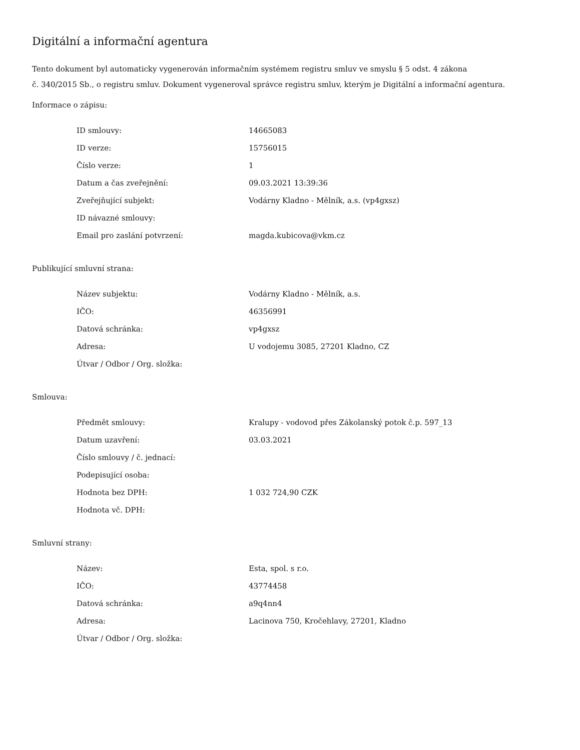Digitální a informační agentura
Tento dokument byl automaticky vygenerován informačním systémem registru smluv ve smyslu § 5 odst. 4 zákona
č. 340/2015 Sb., o registru smluv. Dokument vygeneroval správce registru smluv, kterým je Digitální a informační agentura.
Informace o zápisu:
| ID smlouvy: | 14665083 |
| ID verze: | 15756015 |
| Číslo verze: | 1 |
| Datum a čas zveřejnění: | 09.03.2021 13:39:36 |
| Zveřejňující subjekt: | Vodárny Kladno - Mělník, a.s. (vp4gxsz) |
| ID návazné smlouvy: | |
| Email pro zaslání potvrzení: | magda.kubicova@vkm.cz |
Publikující smluvní strana:
| Název subjektu: | Vodárny Kladno - Mělník, a.s. |
| IČO: | 46356991 |
| Datová schránka: | vp4gxsz |
| Adresa: | U vodojemu 3085, 27201 Kladno, CZ |
| Útvar / Odbor / Org. složka: | |
Smlouva:
| Předmět smlouvy: | Kralupy - vodovod přes Zákolanský potok č.p. 597_13 |
| Datum uzavření: | 03.03.2021 |
| Číslo smlouvy / č. jednací: | |
| Podepisující osoba: | |
| Hodnota bez DPH: | 1 032 724,90 CZK |
| Hodnota vč. DPH: | |
Smluvní strany:
| Název: | Esta, spol. s r.o. |
| IČO: | 43774458 |
| Datová schránka: | a9q4nn4 |
| Adresa: | Lacinova 750, Kročehlavy, 27201, Kladno |
| Útvar / Odbor / Org. složka: | |